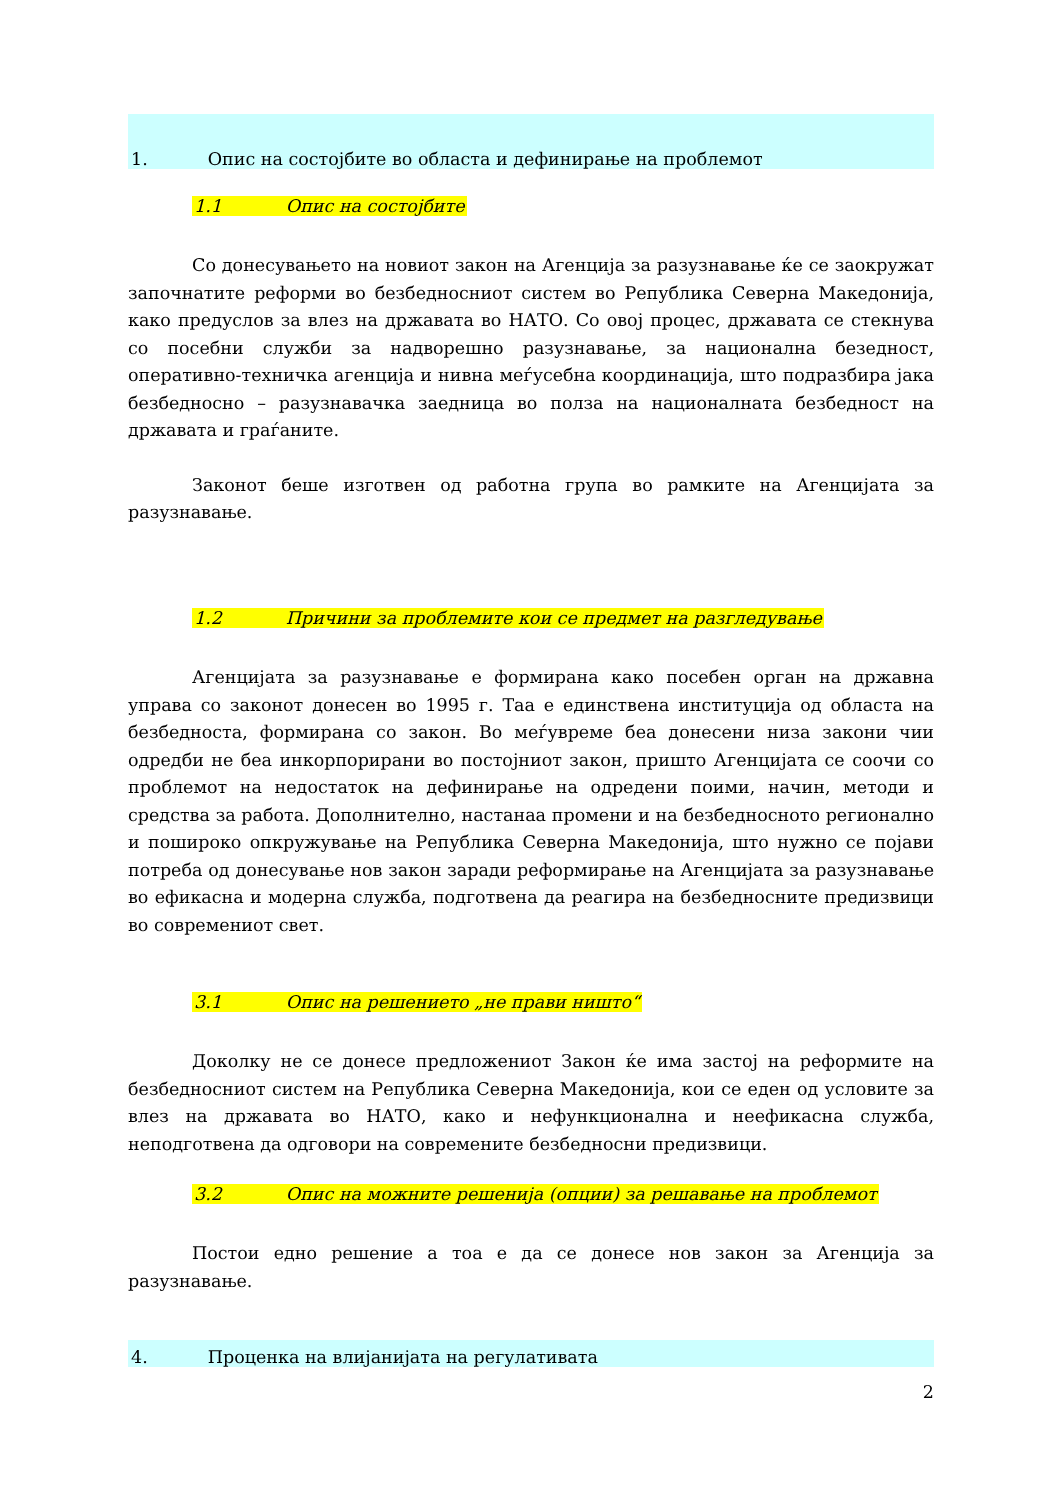1. Опис на состојбите во областа и дефинирање на проблемот
1.1 Опис на состојбите
Со донесувањето на новиот закон на Агенција за разузнавање ќе се заокружат започнатите реформи во безбедносниот систем во Република Северна Македонија, како предуслов за влез на државата во НАТО. Со овој процес, државата се стекнува со посебни служби за надворешно разузнавање, за национална безедност, оперативно-техничка агенција и нивна меѓусебна координација, што подразбира јака безбедносно – разузнавачка заедница во полза на националната безбедност на државата и граѓаните.
Законот беше изготвен од работна група во рамките на Агенцијата за разузнавање.
1.2 Причини за проблемите кои се предмет на разгледување
Агенцијата за разузнавање е формирана како посебен орган на државна управа со законот донесен во 1995 г. Таа е единствена институција од областа на безбедноста, формирана со закон. Во меѓувреме беа донесени низа закони чии одредби не беа инкорпорирани во постојниот закон, пришто Агенцијата се соочи со проблемот на недостаток на дефинирање на одредени поими, начин, методи и средства за работа. Дополнително, настанаа промени и на безбедносното регионално и пошироко опкружување на Република Северна Македонија, што нужно се појави потреба од донесување нов закон заради реформирање на Агенцијата за разузнавање во ефикасна и модерна служба, подготвена да реагира на безбедносните предизвици во современиот свет.
3.1 Опис на решението „не прави ништо“
Доколку не се донесе предложениот Закон ќе има застој на реформите на безбедносниот систем на Република Северна Македонија, кои се еден од условите за влез на државата во НАТО, како и нефункционална и неефикасна служба, неподготвена да одговори на современите безбедносни предизвици.
3.2 Опис на можните решенија (опции) за решавање на проблемот
Постои едно решение а тоа е да се донесе нов закон за Агенција за разузнавање.
4. Проценка на влијанијата на регулативата
2